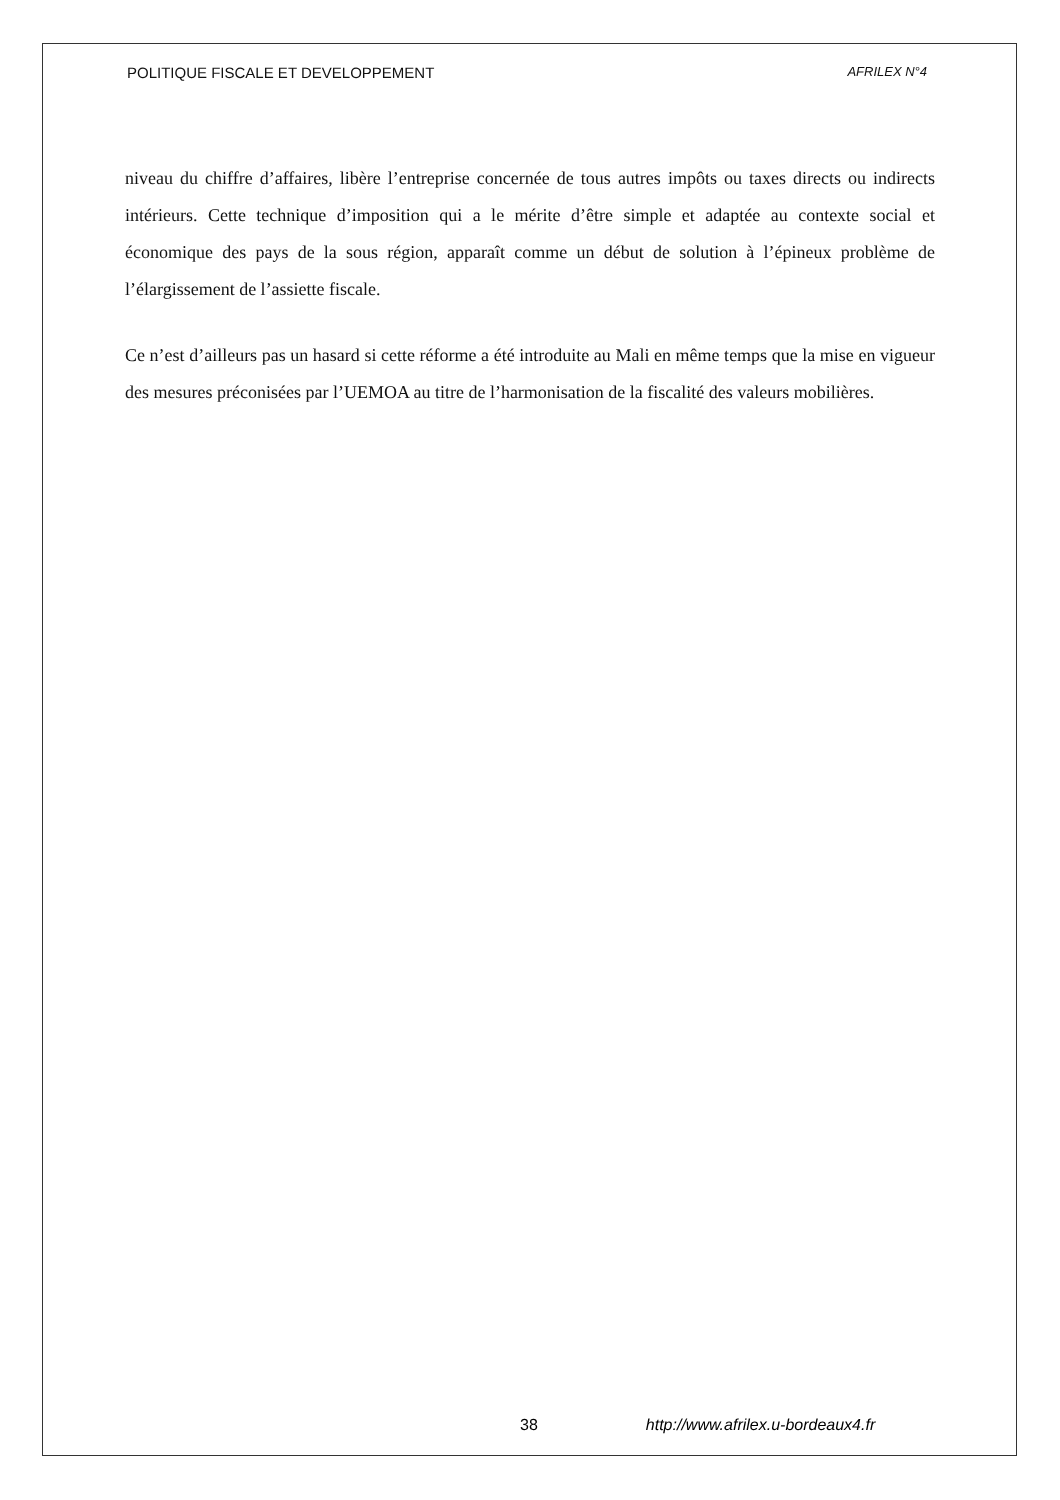POLITIQUE FISCALE ET DEVELOPPEMENT AFRILEX N°4
niveau du chiffre d’affaires, libère l’entreprise concernée de tous autres impôts ou taxes directs ou indirects intérieurs. Cette technique d’imposition qui a le mérite d’être simple et adaptée au contexte social et économique des pays de la sous région, apparaît comme un début de solution à l’épineux problème de l’élargissement de l’assiette fiscale.
Ce n’est d’ailleurs pas un hasard si cette réforme a été introduite au Mali en même temps que la mise en vigueur des mesures préconisées par l’UEMOA au titre de l’harmonisation de la fiscalité des valeurs mobilières.
38 http://www.afrilex.u-bordeaux4.fr